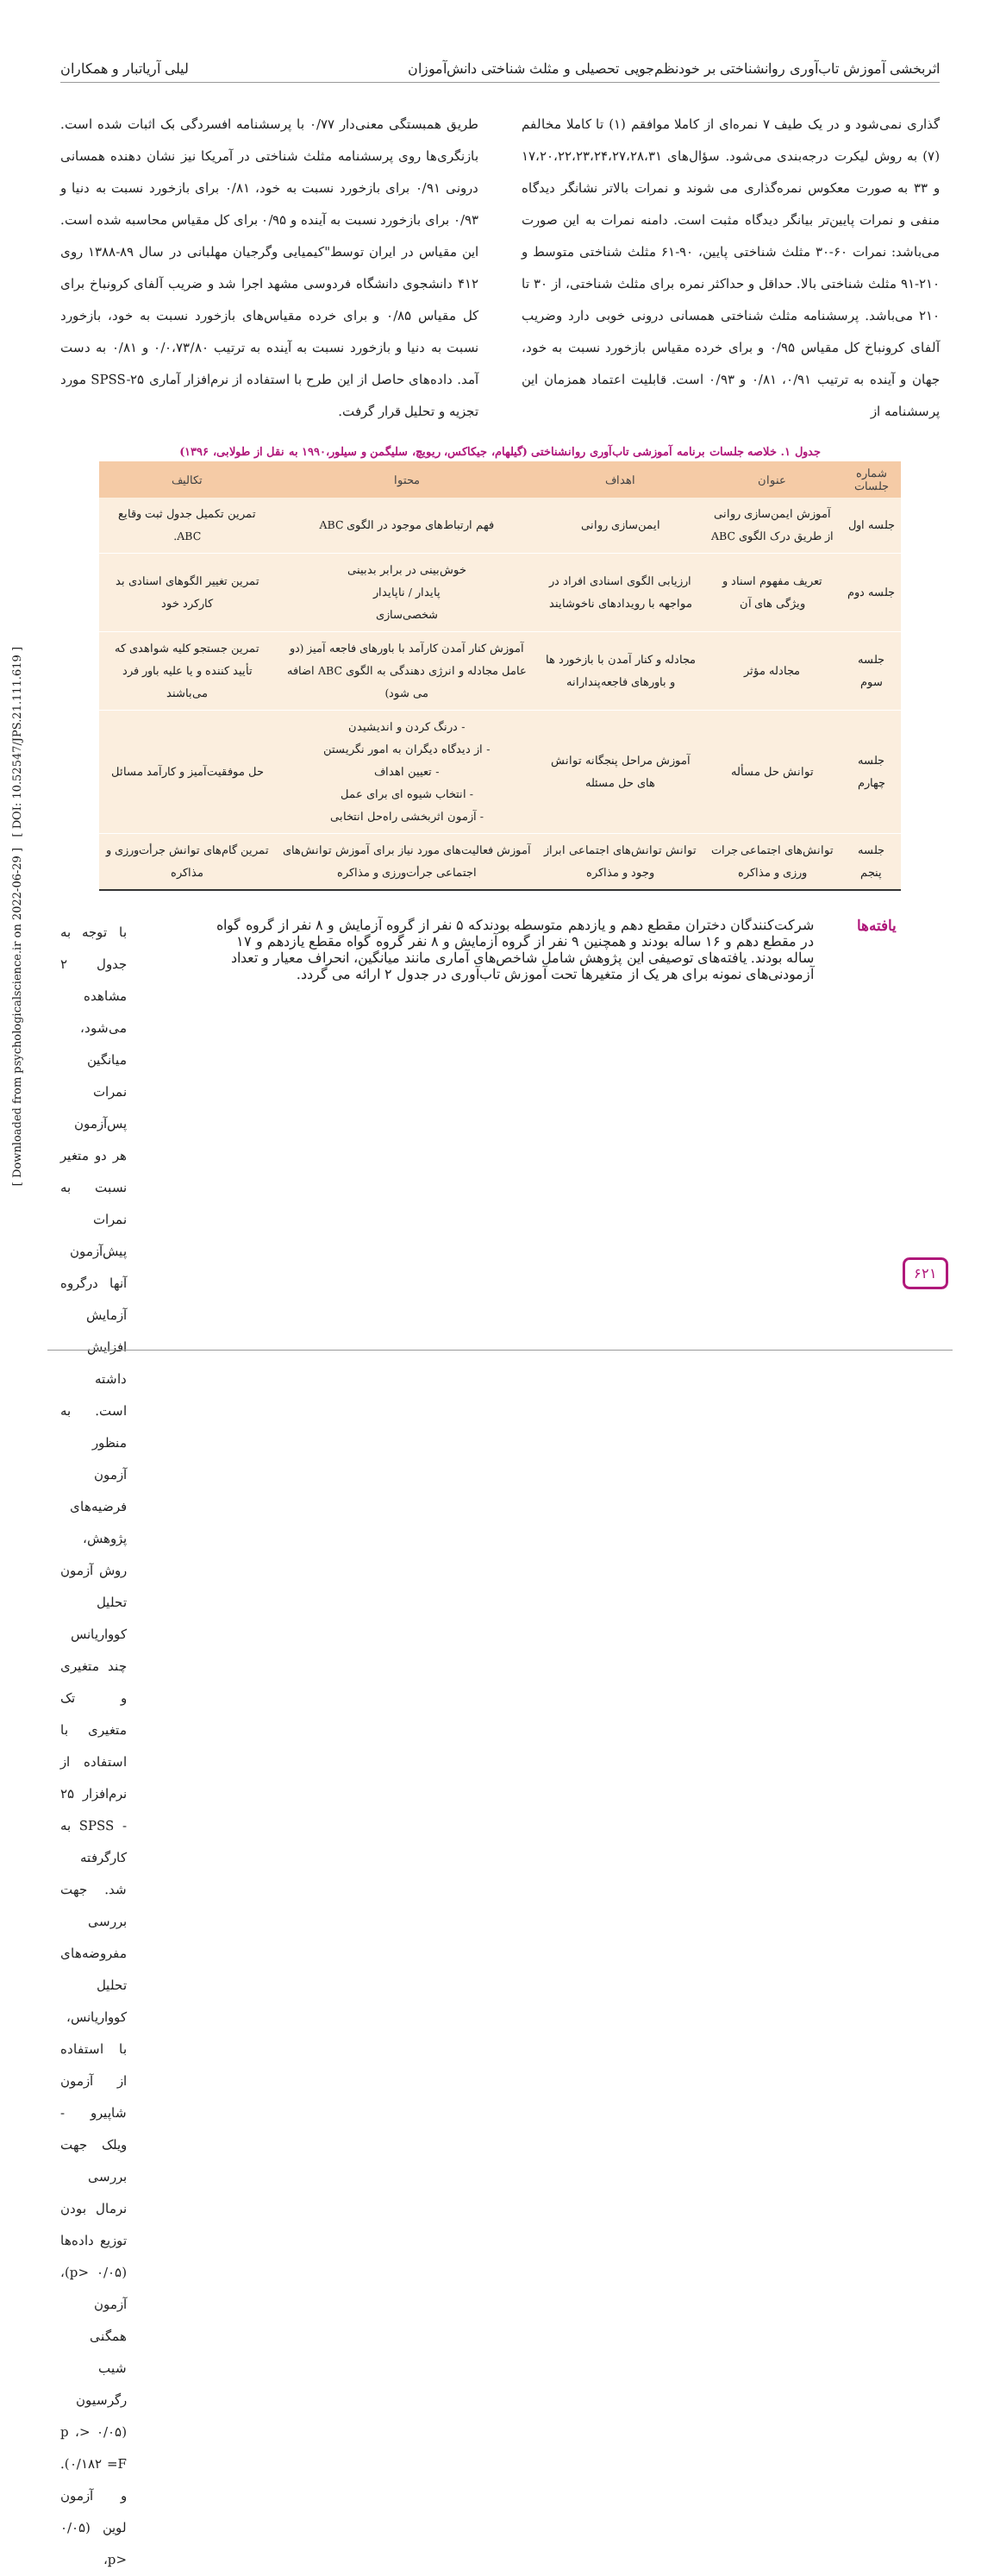اثربخشی آموزش تاب‌آوری روانشناختی بر خودنظم‌جویی تحصیلی و مثلث شناختی دانش‌آموزان لیلی آریاتبار و همکاران
گذاری نمی‌شود و در یک طیف ۷ نمره‌ای از کاملا موافقم (۱) تا کاملا مخالفم (۷) به روش لیکرت درجه‌بندی می‌شود. سؤال‌های ۱۷،۲۰،۲۲،۲۳،۲۴،۲۷،۲۸،۳۱ و ۳۳ به صورت معکوس نمره‌گذاری می شوند و نمرات بالاتر نشانگر دیدگاه منفی و نمرات پایین‌تر بیانگر دیدگاه مثبت است. دامنه نمرات به این صورت می‌باشد: نمرات ۶۰-۳۰ مثلث شناختی پایین، ۹۰-۶۱ مثلث شناختی متوسط و ۲۱۰-۹۱ مثلث شناختی بالا. حداقل و حداکثر نمره برای مثلث شناختی، از ۳۰ تا ۲۱۰ می‌باشد. پرسشنامه مثلث شناختی همسانی درونی خوبی دارد وضریب آلفای کرونباخ کل مقیاس ۰/۹۵ و برای خرده مقیاس بازخورد نسبت به خود، جهان و آینده به ترتیب ۰/۹۱، ۰/۸۱ و ۰/۹۳ است. قابلیت اعتماد همزمان این پرسشنامه از
طریق همبستگی معنی‌دار ۰/۷۷ با پرسشنامه افسردگی بک اثبات شده است. بازنگری‌ها روی پرسشنامه مثلث شناختی در آمریکا نیز نشان دهنده همسانی درونی ۰/۹۱ برای بازخورد نسبت به خود، ۰/۸۱ برای بازخورد نسبت به دنیا و ۰/۹۳ برای بازخورد نسبت به آینده و ۰/۹۵ برای کل مقیاس محاسبه شده است. این مقیاس در ایران توسط"کیمیایی وگرجیان مهلبانی در سال ۸۹-۱۳۸۸ روی ۴۱۲ دانشجوی دانشگاه فردوسی مشهد اجرا شد و ضریب آلفای کرونباخ برای کل مقیاس ۰/۸۵ و برای خرده مقیاس‌های بازخورد نسبت به خود، بازخورد نسبت به دنیا و بازخورد نسبت به آینده به ترتیب ۰/۰،۷۳/۸۰ و ۰/۸۱ به دست آمد. داده‌های حاصل از این طرح با استفاده از نرم‌افزار آماری SPSS-۲۵ مورد تجزیه و تحلیل قرار گرفت.
جدول ۱. خلاصه جلسات برنامه آموزشی تاب‌آوری روانشناختی (گیلهام، جیکاکس، ریویچ، سلیگمن و سیلور،۱۹۹۰ به نقل از طولابی، ۱۳۹۶)
| شماره جلسات | عنوان | اهداف | محتوا | تکالیف |
| --- | --- | --- | --- | --- |
| جلسه اول | آموزش ایمن‌سازی روانی از طریق درک الگوی ABC | ایمن‌سازی روانی | فهم ارتباط‌های موجود در الگوی ABC | تمرین تکمیل جدول ثبت وقایع ABC. |
| جلسه دوم | تعریف مفهوم اسناد و ویژگی های آن | ارزیابی الگوی اسنادی افراد در مواجهه با رویدادهای ناخوشایند | خوش‌بینی در برابر بدبینی پایدار / ناپایدار شخصی‌سازی | تمرین تغییر الگوهای اسنادی بد کارکرد خود |
| جلسه سوم | مجادله مؤثر | مجادله و کنار آمدن با بازخورد ها و باورهای فاجعه‌پندارانه | آموزش کنار آمدن کارآمد با باورهای فاجعه آمیز (دو عامل مجادله و انرژی دهندگی به الگوی ABC اضافه می شود) | تمرین جستجو کلیه شواهدی که تأیید کننده و یا علیه باور فرد می‌باشند |
| جلسه چهارم | توانش حل مسأله | آموزش مراحل پنجگانه توانش های حل مسئله | - درنگ کردن و اندیشیدن - از دیدگاه دیگران به امور نگریستن - تعیین اهداف - انتخاب شیوه ای برای عمل - آزمون اثربخشی راه‌حل انتخابی | حل موفقیت‌آمیز و کارآمد مسائل |
| جلسه پنجم | توانش‌های اجتماعی جرات ورزی و مذاکره | توانش توانش‌های اجتماعی ابراز وجود و مذاکره | آموزش فعالیت‌های مورد نیاز برای آموزش توانش‌های اجتماعی جرأت‌ورزی و مذاکره | تمرین گام‌های توانش جرأت‌ورزی و مذاکره |
یافته‌ها
شرکت‌کنندگان دختران مقطع دهم و یازدهم متوسطه بودندکه ۵ نفر از گروه آزمایش و ۸ نفر از گروه گواه در مقطع دهم و ۱۶ ساله بودند و همچنین ۹ نفر از گروه آزمایش و ۸ نفر گروه گواه مقطع یازدهم و ۱۷ ساله بودند. یافته‌های توصیفی این پژوهش شامل شاخص‌های آماری مانند میانگین، انحراف معیار و تعداد آزمودنی‌های نمونه برای هر یک از متغیرها تحت آموزش تاب‌آوری در جدول ۲ ارائه می گردد.
با توجه به جدول ۲ مشاهده می‌شود، میانگین نمرات پس‌آزمون هر دو متغیر نسبت به نمرات پیش‌آزمون آنها درگروه آزمایش افزایش داشته است. به منظور آزمون فرضیه‌های پژوهش، روش آزمون تحلیل کوواریانس چند متغیری و تک متغیری با استفاده از نرم‌افزار ۲۵ - SPSS به کارگرفته شد. جهت بررسی مفروضه‌های تحلیل کوواریانس، با استفاده از آزمون شاپیرو - ویلک جهت بررسی نرمال بودن توزیع داده‌ها (۰/۰۵ <p)، آزمون همگنی شیب رگرسیون (۰/۰۵ <p ، ۰/۱۸۲ =F). و آزمون لوین (۰/۰۵ <p،
[ Downloaded from psychologicalscience.ir on 2022-06-29 ] [ DOI: 10.52547/JPS.21.111.619 ]
۶۲۱